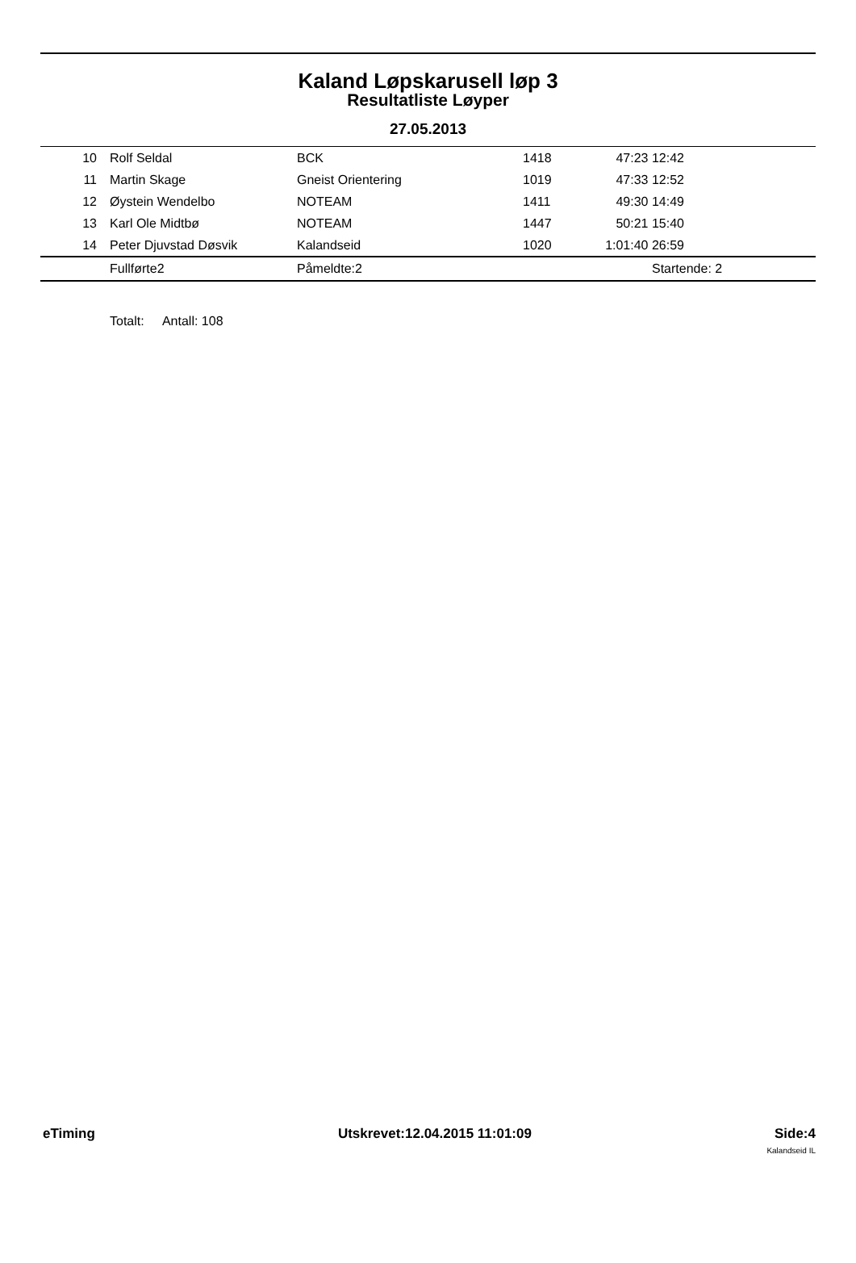Kaland Løpskarusell løp 3
Resultatliste Løyper
27.05.2013
| 10 | Rolf Seldal | BCK | 1418 | 47:23 12:42 | |
| 11 | Martin Skage | Gneist Orientering | 1019 | 47:33 12:52 | |
| 12 | Øystein Wendelbo | NOTEAM | 1411 | 49:30 14:49 | |
| 13 | Karl Ole Midtbø | NOTEAM | 1447 | 50:21 15:40 | |
| 14 | Peter Djuvstad Døsvik | Kalandseid | 1020 | 1:01:40 26:59 | |
| | Fullførte2 | Påmeldte:2 | | Startende: 2 | |
Totalt: Antall: 108
eTiming Utskrevet:12.04.2015 11:01:09 Side:4
Kalandseid IL